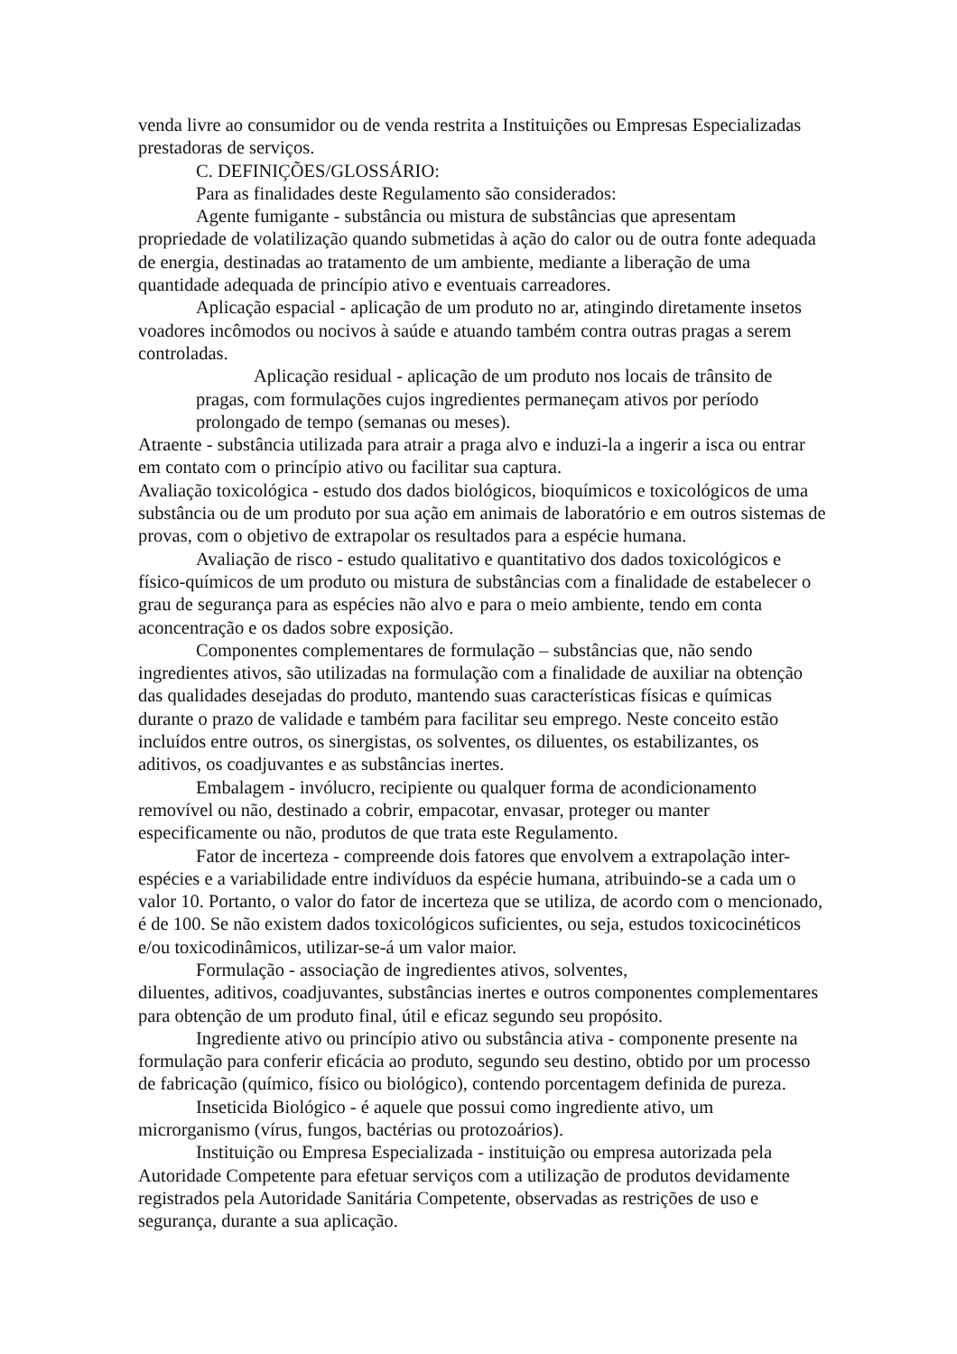venda livre ao consumidor ou de venda restrita a Instituições ou Empresas Especializadas prestadoras de serviços.
C. DEFINIÇÕES/GLOSSÁRIO:
Para as finalidades deste Regulamento são considerados:
Agente fumigante - substância ou mistura de substâncias que apresentam propriedade de volatilização quando submetidas à ação do calor ou de outra fonte adequada de energia, destinadas ao tratamento de um ambiente, mediante a liberação de uma quantidade adequada de princípio ativo e eventuais carreadores.
Aplicação espacial - aplicação de um produto no ar, atingindo diretamente insetos voadores incômodos ou nocivos à saúde e atuando também contra outras pragas a serem controladas.
Aplicação residual - aplicação de um produto nos locais de trânsito de pragas, com formulações cujos ingredientes permaneçam ativos por período prolongado de tempo (semanas ou meses).
Atraente - substância utilizada para atrair a praga alvo e induzi-la a ingerir a isca ou entrar em contato com o princípio ativo ou facilitar sua captura.
Avaliação toxicológica - estudo dos dados biológicos, bioquímicos e toxicológicos de uma substância ou de um produto por sua ação em animais de laboratório e em outros sistemas de provas, com o objetivo de extrapolar os resultados para a espécie humana.
Avaliação de risco - estudo qualitativo e quantitativo dos dados toxicológicos e físico-químicos de um produto ou mistura de substâncias com a finalidade de estabelecer o grau de segurança para as espécies não alvo e para o meio ambiente, tendo em conta aconcentração e os dados sobre exposição.
Componentes complementares de formulação – substâncias que, não sendo ingredientes ativos, são utilizadas na formulação com a finalidade de auxiliar na obtenção das qualidades desejadas do produto, mantendo suas características físicas e químicas durante o prazo de validade e também para facilitar seu emprego. Neste conceito estão incluídos entre outros, os sinergistas, os solventes, os diluentes, os estabilizantes, os aditivos, os coadjuvantes e as substâncias inertes.
Embalagem - invólucro, recipiente ou qualquer forma de acondicionamento removível ou não, destinado a cobrir, empacotar, envasar, proteger ou manter especificamente ou não, produtos de que trata este Regulamento.
Fator de incerteza - compreende dois fatores que envolvem a extrapolação inter-espécies e a variabilidade entre indivíduos da espécie humana, atribuindo-se a cada um o valor 10. Portanto, o valor do fator de incerteza que se utiliza, de acordo com o mencionado, é de 100. Se não existem dados toxicológicos suficientes, ou seja, estudos toxicocinéticos e/ou toxicodinâmicos, utilizar-se-á um valor maior.
Formulação - associação de ingredientes ativos, solventes,
diluentes, aditivos, coadjuvantes, substâncias inertes e outros componentes complementares para obtenção de um produto final, útil e eficaz segundo seu propósito.
Ingrediente ativo ou princípio ativo ou substância ativa - componente presente na formulação para conferir eficácia ao produto, segundo seu destino, obtido por um processo de fabricação (químico, físico ou biológico), contendo porcentagem definida de pureza.
Inseticida Biológico - é aquele que possui como ingrediente ativo, um microrganismo (vírus, fungos, bactérias ou protozoários).
Instituição ou Empresa Especializada - instituição ou empresa autorizada pela Autoridade Competente para efetuar serviços com a utilização de produtos devidamente registrados pela Autoridade Sanitária Competente, observadas as restrições de uso e segurança, durante a sua aplicação.